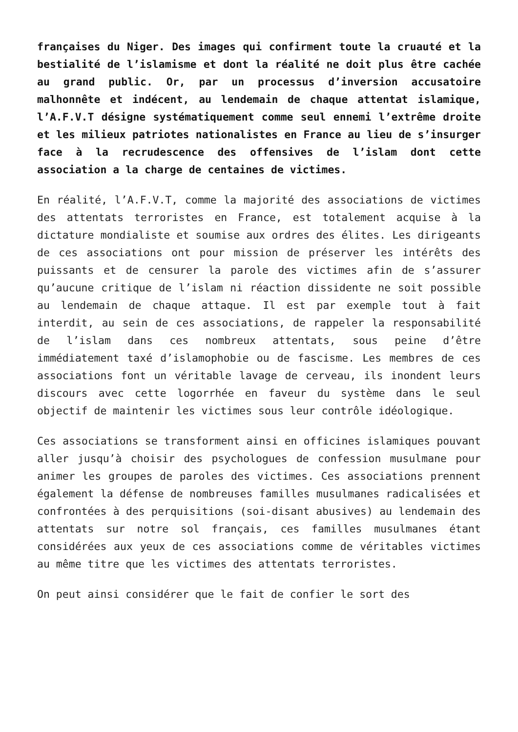françaises du Niger. Des images qui confirment toute la cruauté et la bestialité de l’islamisme et dont la réalité ne doit plus être cachée au grand public. Or, par un processus d’inversion accusatoire malhonnête et indécent, au lendemain de chaque attentat islamique, l’A.F.V.T désigne systématiquement comme seul ennemi l’extrême droite et les milieux patriotes nationalistes en France au lieu de s’insurger face à la recrudescence des offensives de l’islam dont cette association a la charge de centaines de victimes.
En réalité, l’A.F.V.T, comme la majorité des associations de victimes des attentats terroristes en France, est totalement acquise à la dictature mondialiste et soumise aux ordres des élites. Les dirigeants de ces associations ont pour mission de préserver les intérêts des puissants et de censurer la parole des victimes afin de s’assurer qu’aucune critique de l’islam ni réaction dissidente ne soit possible au lendemain de chaque attaque. Il est par exemple tout à fait interdit, au sein de ces associations, de rappeler la responsabilité de l’islam dans ces nombreux attentats, sous peine d’être immédiatement taxé d’islamophobie ou de fascisme. Les membres de ces associations font un véritable lavage de cerveau, ils inondent leurs discours avec cette logorrhée en faveur du système dans le seul objectif de maintenir les victimes sous leur contrôle idéologique.
Ces associations se transforment ainsi en officines islamiques pouvant aller jusqu’à choisir des psychologues de confession musulmane pour animer les groupes de paroles des victimes. Ces associations prennent également la défense de nombreuses familles musulmanes radicalisées et confrontées à des perquisitions (soi-disant abusives) au lendemain des attentats sur notre sol français, ces familles musulmanes étant considérées aux yeux de ces associations comme de véritables victimes au même titre que les victimes des attentats terroristes.
On peut ainsi considérer que le fait de confier le sort des